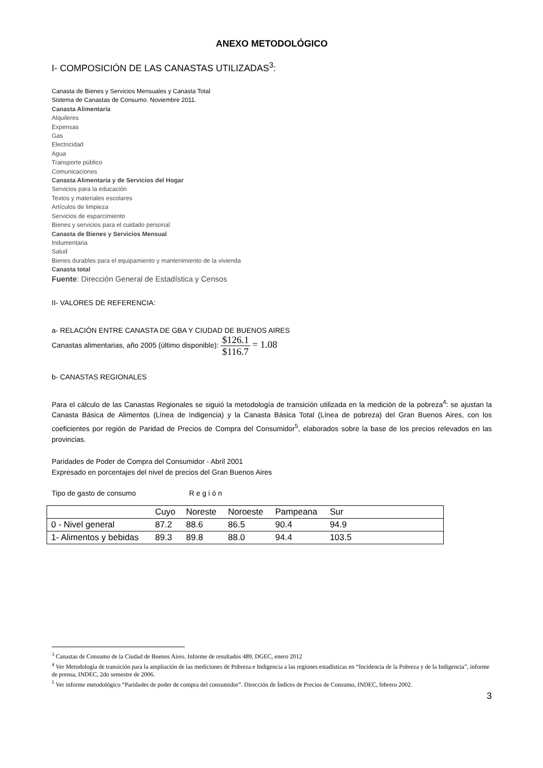ANEXO METODOLÓGICO
I- COMPOSICIÓN DE LAS CANASTAS UTILIZADAS<sup>3</sup>:
Canasta de Bienes y Servicios Mensuales y Canasta Total
Sistema de Canastas de Consumo. Noviembre 2011.
Canasta Alimentaria
Alquileres
Expensas
Gas
Electricidad
Agua
Transporte público
Comunicaciones
Canasta Alimentaria y de Servicios del Hogar
Servicios para la educación
Textos y materiales escolares
Artículos de limpieza
Servicios de esparcimiento
Bienes y servicios para el cuidado personal
Canasta de Bienes y Servicios Mensual
Indumentaria
Salud
Bienes durables para el equipamiento y mantenimiento de la vivienda
Canasta total
Fuente: Dirección General de Estadística y Censos
II- VALORES DE REFERENCIA:
a- RELACIÓN ENTRE CANASTA DE GBA Y CIUDAD DE BUENOS AIRES
Canastas alimentarias, año 2005 (último disponible): $126.1 $116.7 = 1.08
b- CANASTAS REGIONALES
Para el cálculo de las Canastas Regionales se siguió la metodología de transición utilizada en la medición de la pobreza<sup>4</sup>: se ajustan la Canasta Básica de Alimentos (Línea de Indigencia) y la Canasta Básica Total (Línea de pobreza) del Gran Buenos Aires, con los coeficientes por región de Paridad de Precios de Compra del Consumidor<sup>5</sup>, elaborados sobre la base de los precios relevados en las provincias.
Paridades de Poder de Compra del Consumidor - Abril 2001
Expresado en porcentajes del nivel de precios del Gran Buenos Aires
Tipo de gasto de consumo Región
| | Cuyo | Noreste | Noroeste | Pampeana | Sur | |
| --- | --- | --- | --- | --- | --- | --- |
| 0 - Nivel general | 87.2 | 88.6 | 86.5 | 90.4 | 94.9 | |
| 1- Alimentos y bebidas | 89.3 | 89.8 | 88.0 | 94.4 | 103.5 | |
<sup>3</sup> Canastas de Consumo de la Ciudad de Buenos Aires. Informe de resultados 489, DGEC, enero 2012
<sup>4</sup> Ver Metodología de transición para la ampliación de las mediciones de Pobreza e Indigencia a las regiones estadísticas en “Incidencia de la Pobreza y de la Indigencia”, informe de prensa, INDEC, 2do semestre de 2006.
<sup>5</sup> Ver informe metodológico “Paridades de poder de compra del consumidor”. Dirección de Índices de Precios de Consumo, INDEC, febrero 2002.
3